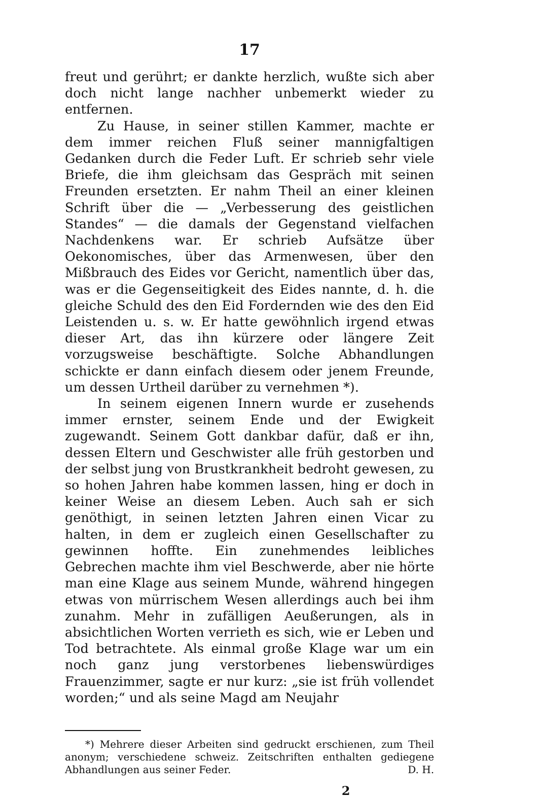17
freut und gerührt; er dankte herzlich, wußte sich aber doch nicht lange nachher unbemerkt wieder zu entfernen.
Zu Hause, in seiner stillen Kammer, machte er dem immer reichen Fluß seiner mannigfaltigen Gedanken durch die Feder Luft. Er schrieb sehr viele Briefe, die ihm gleichsam das Gespräch mit seinen Freunden ersetzten. Er nahm Theil an einer kleinen Schrift über die — „Verbesserung des geistlichen Standes“ — die damals der Gegenstand vielfachen Nachdenkens war. Er schrieb Aufsätze über Oekonomisches, über das Armenwesen, über den Mißbrauch des Eides vor Gericht, namentlich über das, was er die Gegenseitigkeit des Eides nannte, d. h. die gleiche Schuld des den Eid Fordernden wie des den Eid Leistenden u. s. w. Er hatte gewöhnlich irgend etwas dieser Art, das ihn kürzere oder längere Zeit vorzugsweise beschäftigte. Solche Abhandlungen schickte er dann einfach diesem oder jenem Freunde, um dessen Urtheil darüber zu vernehmen *).
In seinem eigenen Innern wurde er zusehends immer ernster, seinem Ende und der Ewigkeit zugewandt. Seinem Gott dankbar dafür, daß er ihn, dessen Eltern und Geschwister alle früh gestorben und der selbst jung von Brustkrankheit bedroht gewesen, zu so hohen Jahren habe kommen lassen, hing er doch in keiner Weise an diesem Leben. Auch sah er sich genöthigt, in seinen letzten Jahren einen Vicar zu halten, in dem er zugleich einen Gesellschafter zu gewinnen hoffte. Ein zunehmendes leibliches Gebrechen machte ihm viel Beschwerde, aber nie hörte man eine Klage aus seinem Munde, während hingegen etwas von mürrischem Wesen allerdings auch bei ihm zunahm. Mehr in zufälligen Aeußerungen, als in absichtlichen Worten verrieth es sich, wie er Leben und Tod betrachtete. Als einmal große Klage war um ein noch ganz jung verstorbenes liebenswürdiges Frauenzimmer, sagte er nur kurz: „sie ist früh vollendet worden;“ und als seine Magd am Neujahr
*) Mehrere dieser Arbeiten sind gedruckt erschienen, zum Theil anonym; verschiedene schweiz. Zeitschriften enthalten gediegene Abhandlungen aus seiner Feder. D. H.
2